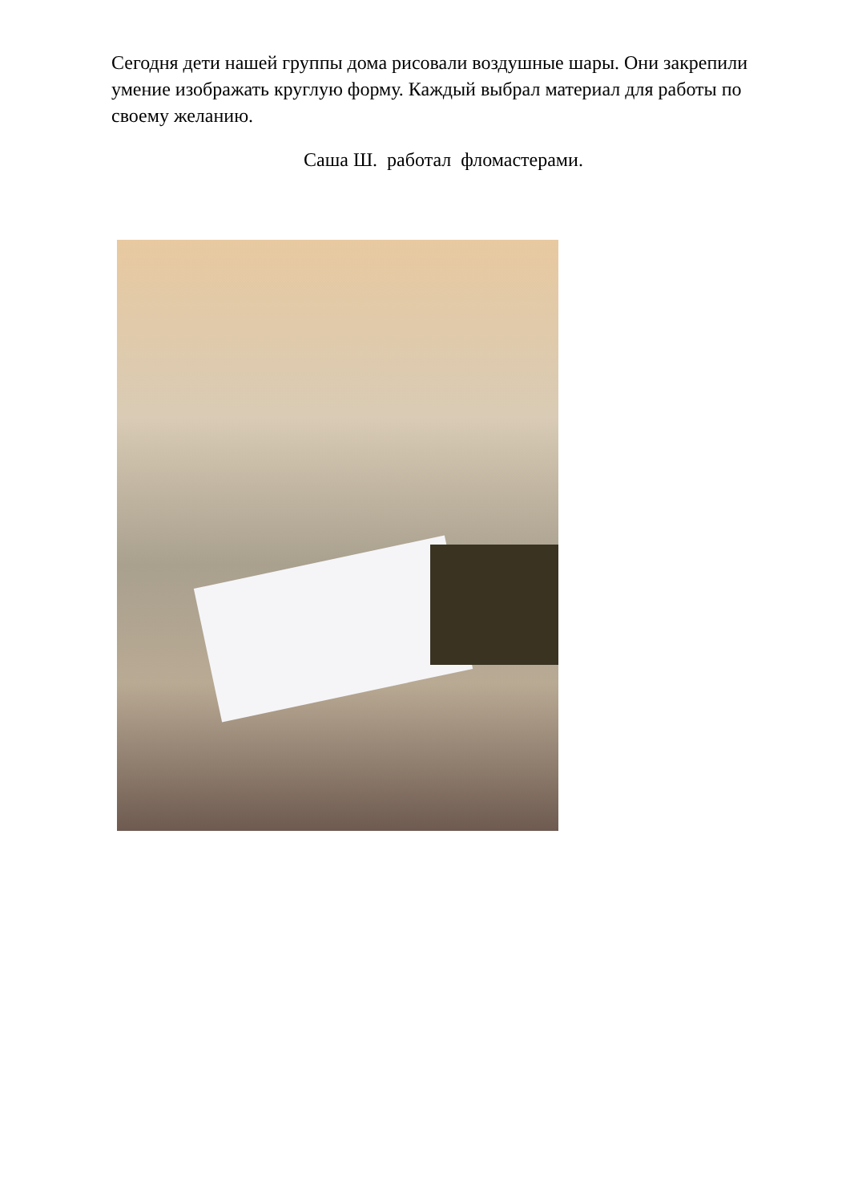Сегодня дети нашей группы дома рисовали воздушные шары. Они закрепили умение изображать круглую форму. Каждый выбрал материал для работы по своему желанию.
Саша Ш. работал фломастерами.